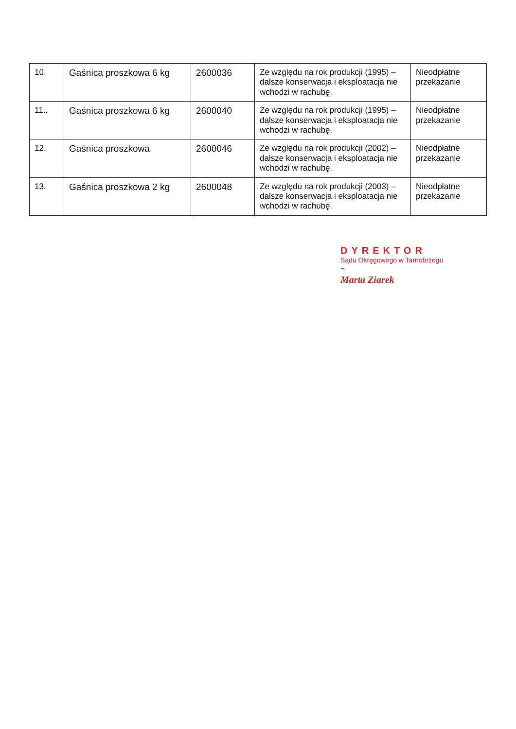| 10. | Gaśnica proszkowa 6 kg | 2600036 | Ze względu na rok produkcji (1995) – dalsze konserwacja i eksploatacja nie wchodzi w rachubę. | Nieodpłatne przekazanie |
| 11.. | Gaśnica proszkowa 6 kg | 2600040 | Ze względu na rok produkcji (1995) – dalsze konserwacja i eksploatacja nie wchodzi w rachubę. | Nieodpłatne przekazanie |
| 12. | Gaśnica proszkowa | 2600046 | Ze względu na rok produkcji (2002) – dalsze konserwacja i eksploatacja nie wchodzi w rachubę. | Nieodpłatne przekazanie |
| 13. | Gaśnica proszkowa 2 kg | 2600048 | Ze względu na rok produkcji (2003) – dalsze konserwacja i eksploatacja nie wchodzi w rachubę. | Nieodpłatne przekazanie |
DYREKTOR
Sądu Okręgowego w Tarnobrzegu
~
Marta Ziarek